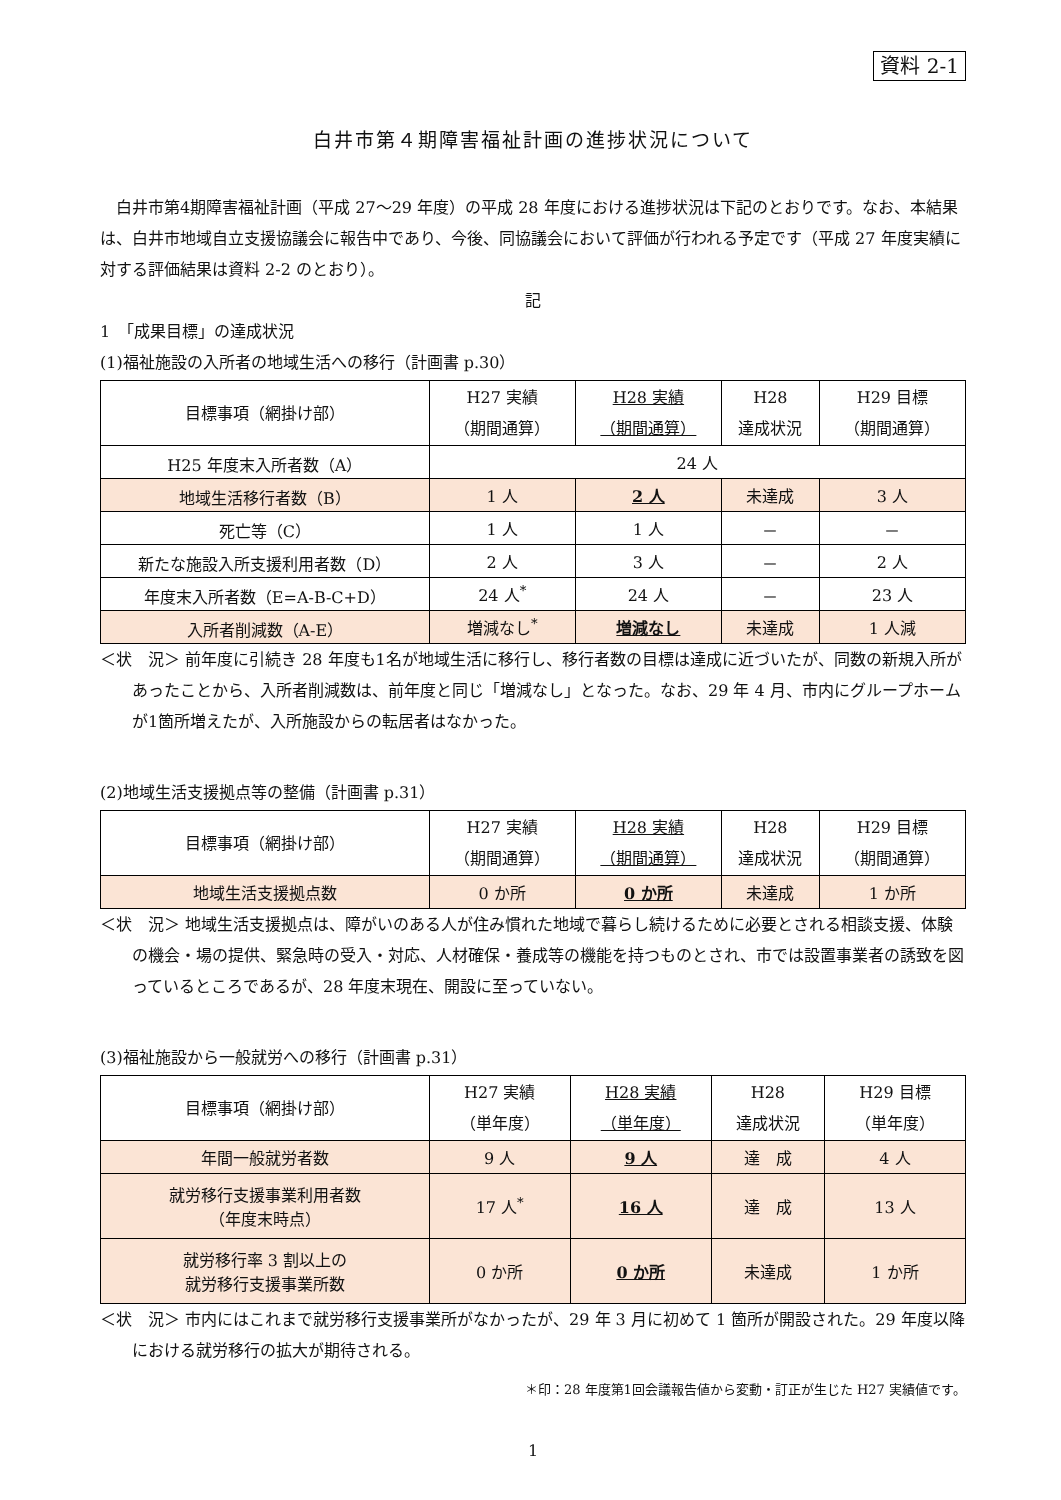資料 2-1
白井市第４期障害福祉計画の進捗状況について
白井市第4期障害福祉計画（平成 27〜29 年度）の平成 28 年度における進捗状況は下記のとおりです。なお、本結果は、白井市地域自立支援協議会に報告中であり、今後、同協議会において評価が行われる予定です（平成 27 年度実績に対する評価結果は資料 2-2 のとおり）。
記
1　「成果目標」の達成状況
(1)福祉施設の入所者の地域生活への移行（計画書 p.30）
| 目標事項（網掛け部） | H27 実績 （期間通算） | H28 実績 （期間通算） | H28 達成状況 | H29 目標 （期間通算） |
| --- | --- | --- | --- | --- |
| H25 年度末入所者数（A） | 24 人 | | | |
| 地域生活移行者数（B） | 1 人 | 2 人 | 未達成 | 3 人 |
| 死亡等（C） | 1 人 | 1 人 | － | － |
| 新たな施設入所支援利用者数（D） | 2 人 | 3 人 | － | 2 人 |
| 年度末入所者数（E=A-B-C+D） | 24 人<sup>*</sup> | 24 人 | － | 23 人 |
| 入所者削減数（A-E） | 増減なし<sup>*</sup> | 増減なし | 未達成 | 1 人減 |
＜状　況＞ 前年度に引続き 28 年度も1名が地域生活に移行し、移行者数の目標は達成に近づいたが、同数の新規入所があったことから、入所者削減数は、前年度と同じ「増減なし」となった。なお、29 年 4 月、市内にグループホームが1箇所増えたが、入所施設からの転居者はなかった。
(2)地域生活支援拠点等の整備（計画書 p.31）
| 目標事項（網掛け部） | H27 実績 （期間通算） | H28 実績 （期間通算） | H28 達成状況 | H29 目標 （期間通算） |
| --- | --- | --- | --- | --- |
| 地域生活支援拠点数 | 0 か所 | 0 か所 | 未達成 | 1 か所 |
＜状　況＞ 地域生活支援拠点は、障がいのある人が住み慣れた地域で暮らし続けるために必要とされる相談支援、体験の機会・場の提供、緊急時の受入・対応、人材確保・養成等の機能を持つものとされ、市では設置事業者の誘致を図っているところであるが、28 年度末現在、開設に至っていない。
(3)福祉施設から一般就労への移行（計画書 p.31）
| 目標事項（網掛け部） | H27 実績 （単年度） | H28 実績 （単年度） | H28 達成状況 | H29 目標 （単年度） |
| --- | --- | --- | --- | --- |
| 年間一般就労者数 | 9 人 | 9 人 | 達 成 | 4 人 |
| 就労移行支援事業利用者数 （年度末時点） | 17 人<sup>*</sup> | 16 人 | 達 成 | 13 人 |
| 就労移行率 3 割以上の 就労移行支援事業所数 | 0 か所 | 0 か所 | 未達成 | 1 か所 |
＜状　況＞ 市内にはこれまで就労移行支援事業所がなかったが、29 年 3 月に初めて 1 箇所が開設された。29 年度以降における就労移行の拡大が期待される。
＊印：28 年度第1回会議報告値から変動・訂正が生じた H27 実績値です。
1